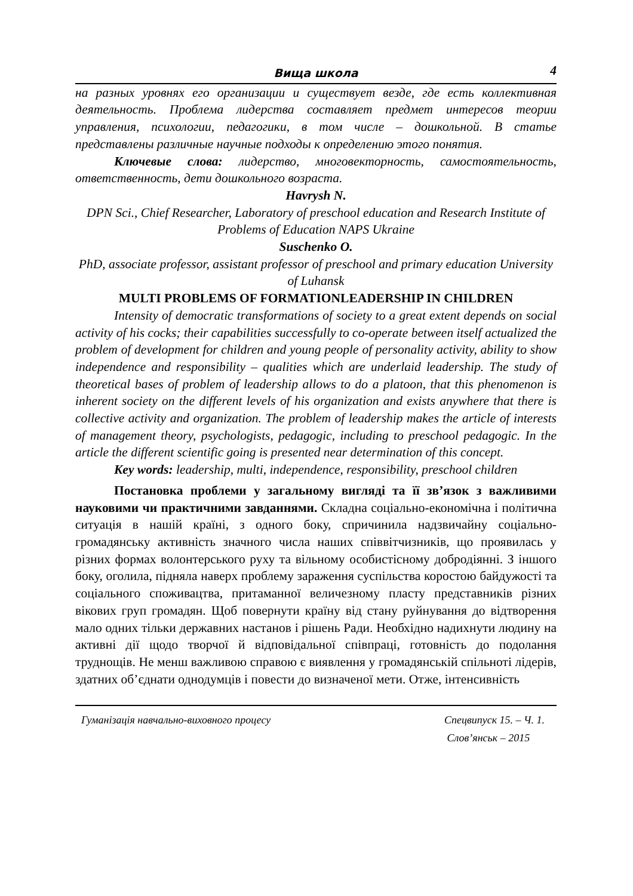Вища школа 4
на разных уровнях его организации и существует везде, где есть коллективная деятельность. Проблема лидерства составляет предмет интересов теории управления, психологии, педагогики, в том числе – дошкольной. В статье представлены различные научные подходы к определению этого понятия.
Ключевые слова: лидерство, многовекторность, самостоятельность, ответственность, дети дошкольного возраста.
Havrysh N.
DPN Sci., Chief Researcher, Laboratory of preschool education and Research Institute of Problems of Education NAPS Ukraine
Suschenko O.
PhD, associate professor, assistant professor of preschool and primary education University of Luhansk
MULTI PROBLEMS OF FORMATIONLEADERSHIP IN CHILDREN
Intensity of democratic transformations of society to a great extent depends on social activity of his cocks; their capabilities successfully to co-operate between itself actualized the problem of development for children and young people of personality activity, ability to show independence and responsibility – qualities which are underlaid leadership. The study of theoretical bases of problem of leadership allows to do a platoon, that this phenomenon is inherent society on the different levels of his organization and exists anywhere that there is collective activity and organization. The problem of leadership makes the article of interests of management theory, psychologists, pedagogic, including to preschool pedagogic. In the article the different scientific going is presented near determination of this concept.
Key words: leadership, multi, independence, responsibility, preschool children
Постановка проблеми у загальному вигляді та її зв’язок з важливими науковими чи практичними завданнями. Складна соціально-економічна і політична ситуація в нашій країні, з одного боку, спричинила надзвичайну соціально-громадянську активність значного числа наших співвітчизників, що проявилась у різних формах волонтерського руху та вільному особистісному добродіянні. З іншого боку, оголила, підняла наверх проблему зараження суспільства коростою байдужості та соціального споживацтва, притаманної величезному пласту представників різних вікових груп громадян. Щоб повернути країну від стану руйнування до відтворення мало одних тільки державних настанов і рішень Ради. Необхідно надихнути людину на активні дії щодо творчої й відповідальної співпраці, готовність до подолання труднощів. Не менш важливою справою є виявлення у громадянській спільноті лідерів, здатних об’єднати однодумців і повести до визначеної мети. Отже, інтенсивність
Гуманізація навчально-виховного процесу
Спецвипуск 15. – Ч. 1.
Слов’янськ – 2015